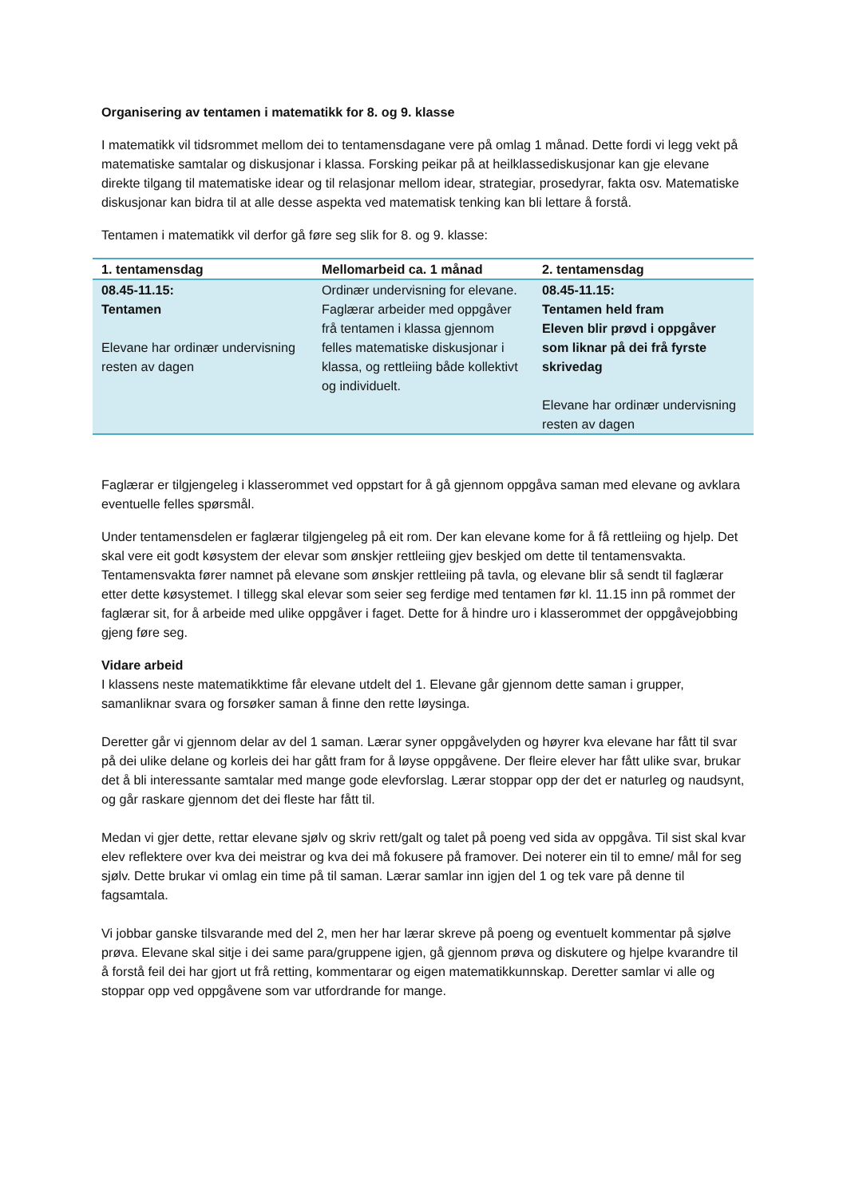Organisering av tentamen i matematikk for 8. og 9. klasse
I matematikk vil tidsrommet mellom dei to tentamensdagane vere på omlag 1 månad. Dette fordi vi legg vekt på matematiske samtalar og diskusjonar i klassa. Forsking peikar på at heilklassediskusjonar kan gje elevane direkte tilgang til matematiske idear og til relasjonar mellom idear, strategiar, prosedyrar, fakta osv. Matematiske diskusjonar kan bidra til at alle desse aspekta ved matematisk tenking kan bli lettare å forstå.
Tentamen i matematikk vil derfor gå føre seg slik for 8. og 9. klasse:
| 1. tentamensdag | Mellomarbeid ca. 1 månad | 2. tentamensdag |
| --- | --- | --- |
| 08.45-11.15: Tentamen Elevane har ordinær undervisning resten av dagen | Ordinær undervisning for elevane. Faglærar arbeider med oppgåver frå tentamen i klassa gjennom felles matematiske diskusjonar i klassa, og rettleiing både kollektivt og individuelt. | 08.45-11.15: Tentamen held fram Eleven blir prøvd i oppgåver som liknar på dei frå fyrste skrivedag Elevane har ordinær undervisning resten av dagen |
Faglærar er tilgjengeleg i klasserommet ved oppstart for å gå gjennom oppgåva saman med elevane og avklara eventuelle felles spørsmål.
Under tentamensdelen er faglærar tilgjengeleg på eit rom. Der kan elevane kome for å få rettleiing og hjelp. Det skal vere eit godt køsystem der elevar som ønskjer rettleiing gjev beskjed om dette til tentamensvakta. Tentamensvakta fører namnet på elevane som ønskjer rettleiing på tavla, og elevane blir så sendt til faglærar etter dette køsystemet. I tillegg skal elevar som seier seg ferdige med tentamen før kl. 11.15 inn på rommet der faglærar sit, for å arbeide med ulike oppgåver i faget. Dette for å hindre uro i klasserommet der oppgåvejobbing gjeng føre seg.
Vidare arbeid
I klassens neste matematikktime får elevane utdelt del 1. Elevane går gjennom dette saman i grupper, samanliknar svara og forsøker saman å finne den rette løysinga.
Deretter går vi gjennom delar av del 1 saman. Lærar syner oppgåvelyden og høyrer kva elevane har fått til svar på dei ulike delane og korleis dei har gått fram for å løyse oppgåvene. Der fleire elever har fått ulike svar, brukar det å bli interessante samtalar med mange gode elevforslag. Lærar stoppar opp der det er naturleg og naudsynt, og går raskare gjennom det dei fleste har fått til.
Medan vi gjer dette, rettar elevane sjølv og skriv rett/galt og talet på poeng ved sida av oppgåva. Til sist skal kvar elev reflektere over kva dei meistrar og kva dei må fokusere på framover. Dei noterer ein til to emne/ mål for seg sjølv. Dette brukar vi omlag ein time på til saman. Lærar samlar inn igjen del 1 og tek vare på denne til fagsamtala.
Vi jobbar ganske tilsvarande med del 2, men her har lærar skreve på poeng og eventuelt kommentar på sjølve prøva. Elevane skal sitje i dei same para/gruppene igjen, gå gjennom prøva og diskutere og hjelpe kvarandre til å forstå feil dei har gjort ut frå retting, kommentarar og eigen matematikkunnskap. Deretter samlar vi alle og stoppar opp ved oppgåvene som var utfordrande for mange.